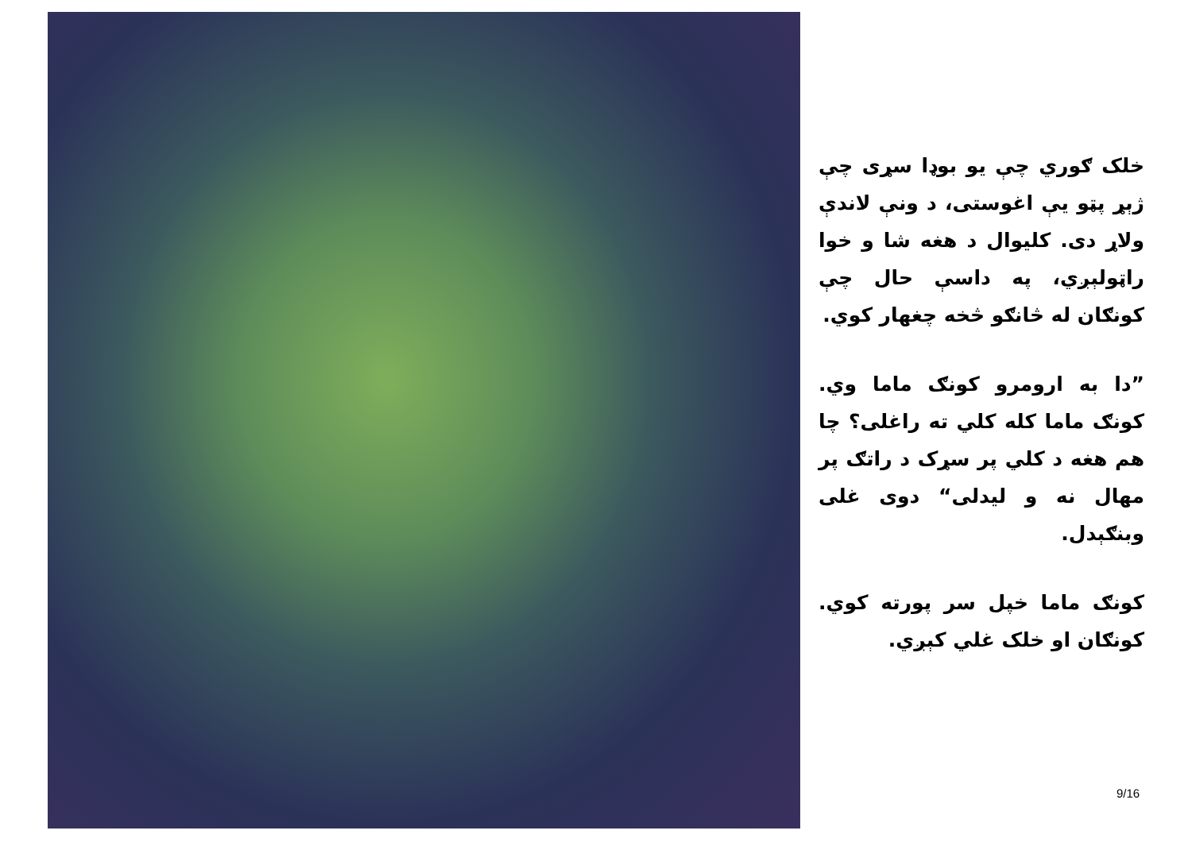خلک ګوري چې يو بوډا سړی چې ژېړ پټو يې اغوستی، د ونې لاندې ولاړ دی. کليوال د هغه شا و خوا راټولېږي، په داسې حال چې کونګان له څانګو څخه چغهار کوي.
”دا به ارومرو کونګ ماما وي. کونګ ماما کله کلي ته راغلی؟ چا هم هغه د کلي پر سړک د راتګ پر مهال نه و ليدلی“ دوی غلی وبنګېدل.
کونګ ماما خپل سر پورته کوي. کونګان او خلک غلي کېږي.
9/16